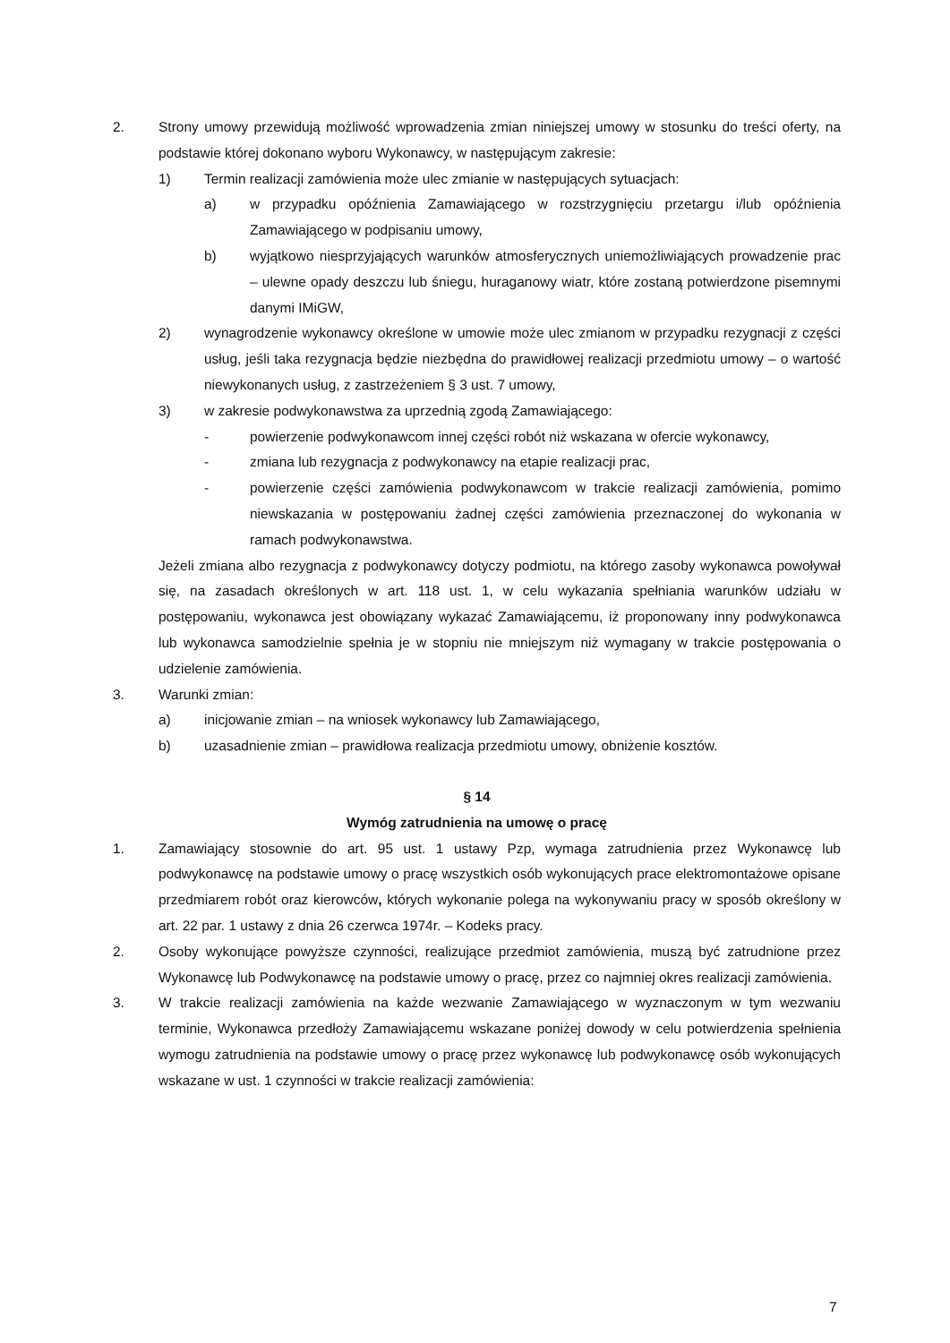2. Strony umowy przewidują możliwość wprowadzenia zmian niniejszej umowy w stosunku do treści oferty, na podstawie której dokonano wyboru Wykonawcy, w następującym zakresie:
1) Termin realizacji zamówienia może ulec zmianie w następujących sytuacjach:
a) w przypadku opóźnienia Zamawiającego w rozstrzygnięciu przetargu i/lub opóźnienia Zamawiającego w podpisaniu umowy,
b) wyjątkowo niesprzyjających warunków atmosferycznych uniemożliwiających prowadzenie prac – ulewne opady deszczu lub śniegu, huraganowy wiatr, które zostaną potwierdzone pisemnymi danymi IMiGW,
2) wynagrodzenie wykonawcy określone w umowie może ulec zmianom w przypadku rezygnacji z części usług, jeśli taka rezygnacja będzie niezbędna do prawidłowej realizacji przedmiotu umowy – o wartość niewykonanych usług, z zastrzeżeniem § 3 ust. 7 umowy,
3) w zakresie podwykonawstwa za uprzednią zgodą Zamawiającego:
- powierzenie podwykonawcom innej części robót niż wskazana w ofercie wykonawcy,
- zmiana lub rezygnacja z podwykonawcy na etapie realizacji prac,
- powierzenie części zamówienia podwykonawcom w trakcie realizacji zamówienia, pomimo niewskazania w postępowaniu żadnej części zamówienia przeznaczonej do wykonania w ramach podwykonawstwa.
Jeżeli zmiana albo rezygnacja z podwykonawcy dotyczy podmiotu, na którego zasoby wykonawca powoływał się, na zasadach określonych w art. 118 ust. 1, w celu wykazania spełniania warunków udziału w postępowaniu, wykonawca jest obowiązany wykazać Zamawiającemu, iż proponowany inny podwykonawca lub wykonawca samodzielnie spełnia je w stopniu nie mniejszym niż wymagany w trakcie postępowania o udzielenie zamówienia.
3. Warunki zmian:
a) inicjowanie zmian – na wniosek wykonawcy lub Zamawiającego,
b) uzasadnienie zmian – prawidłowa realizacja przedmiotu umowy, obniżenie kosztów.
§ 14
Wymóg zatrudnienia na umowę o pracę
1. Zamawiający stosownie do art. 95 ust. 1 ustawy Pzp, wymaga zatrudnienia przez Wykonawcę lub podwykonawcę na podstawie umowy o pracę wszystkich osób wykonujących prace elektromontażowe opisane przedmiarem robót oraz kierowców, których wykonanie polega na wykonywaniu pracy w sposób określony w art. 22 par. 1 ustawy z dnia 26 czerwca 1974r. – Kodeks pracy.
2. Osoby wykonujące powyższe czynności, realizujące przedmiot zamówienia, muszą być zatrudnione przez Wykonawcę lub Podwykonawcę na podstawie umowy o pracę, przez co najmniej okres realizacji zamówienia.
3. W trakcie realizacji zamówienia na każde wezwanie Zamawiającego w wyznaczonym w tym wezwaniu terminie, Wykonawca przedłoży Zamawiającemu wskazane poniżej dowody w celu potwierdzenia spełnienia wymogu zatrudnienia na podstawie umowy o pracę przez wykonawcę lub podwykonawcę osób wykonujących wskazane w ust. 1 czynności w trakcie realizacji zamówienia:
7